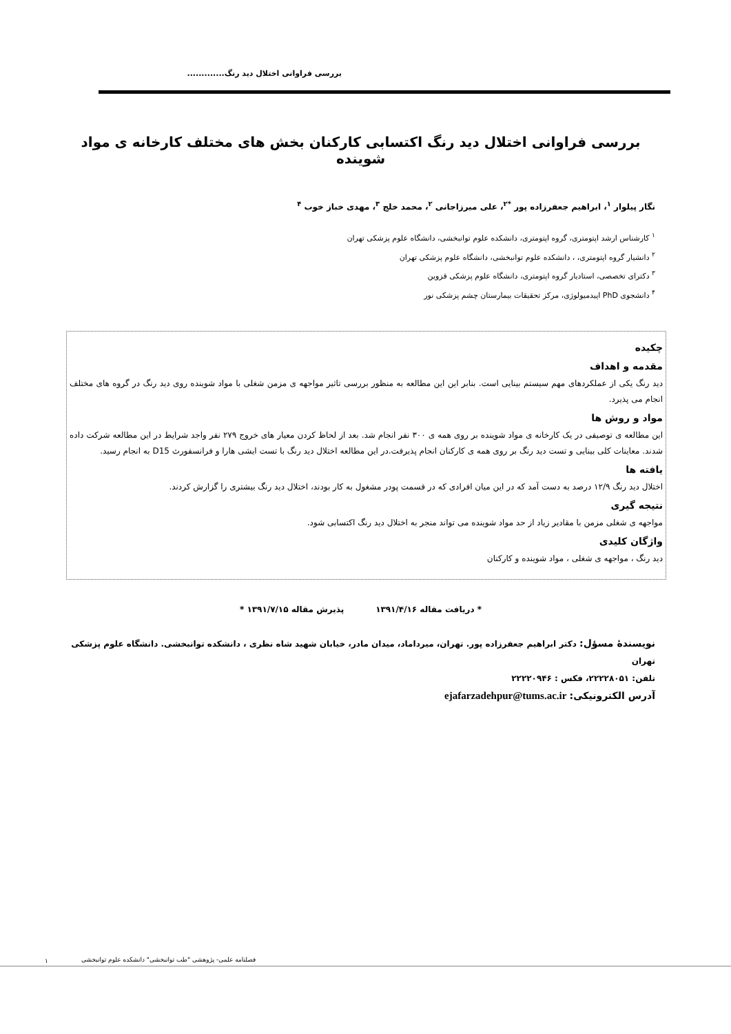بررسی فراوانی اختلال دید رنگ.............
بررسی فراوانی اختلال دید رنگ اکتسابی کارکنان بخش های مختلف کارخانه ی مواد شوینده
نگار پیلوار <sup>۱</sup>، ابراهیم جعفرزاده پور <sup>*۲</sup>، علی میرزاجانی <sup>۲</sup>، محمد خلج <sup>۳</sup>، مهدی خباز خوب <sup>۴</sup>
<sup>۱</sup> کارشناس ارشد اپتومتری، گروه اپتومتری، دانشکده علوم توانبخشی، دانشگاه علوم پزشکی تهران
<sup>۲</sup> دانشیار گروه اپتومتری، ، دانشکده علوم توانبخشی، دانشگاه علوم پزشکی تهران
<sup>۳</sup> دکترای تخصصی، استادیار گروه اپتومتری، دانشگاه علوم پزشکی قزوین
<sup>۴</sup> دانشجوی PhD اپیدمیولوژی، مرکز تحقیقات بیمارستان چشم پزشکی نور
چکیده
مقدمه و اهداف
دید رنگ یکی از عملکردهای مهم سیستم بینایی است. بنابر این این مطالعه به منظور بررسی تاثیر مواجهه ی مزمن شغلی با مواد شوینده روی دید رنگ در گروه های مختلف انجام می پذیرد.
مواد و روش ها
این مطالعه ی توصیفی در یک کارخانه ی مواد شوینده بر روی همه ی ۳۰۰ نفر انجام شد. بعد از لحاظ کردن معیار های خروج ۲۷۹ نفر واجد شرایط در این مطالعه شرکت داده شدند. معاینات کلی بینایی و تست دید رنگ بر روی همه ی کارکنان انجام پذیرفت.در این مطالعه اختلال دید رنگ با تست ایشی هارا و فرانسفورث D15 به انجام رسید.
یافته ها
اختلال دید رنگ ۱۲/۹ درصد به دست آمد که در این میان افرادی که در قسمت پودر مشغول به کار بودند، اختلال دید رنگ بیشتری را گزارش کردند.
نتیجه گیری
مواجهه ی شغلی مزمن با مقادیر زیاد از حد مواد شوینده می تواند منجر به اختلال دید رنگ اکتسابی شود.
واژگان کلیدی
دید رنگ ، مواجهه ی شغلی ، مواد شوینده و کارکنان
* دریافت مقاله ۱۳۹۱/۴/۱۶ پذیرش مقاله ۱۳۹۱/۷/۱۵ *
نویسندهٔ مسؤل: دکتر ابراهیم جعفرزاده پور. تهران، میرداماد، میدان مادر، خیابان شهید شاه نظری ، دانشکده توانبخشی. دانشگاه علوم پزشکی تهران
تلفن: ۲۲۲۲۸۰۵۱، فکس : ۲۲۲۲۰۹۴۶
آدرس الکترونیکی: ejafarzadehpur@tums.ac.ir
فصلنامه علمی- پژوهشی "طب توانبخشی" دانشکده علوم توانبخشی ۱